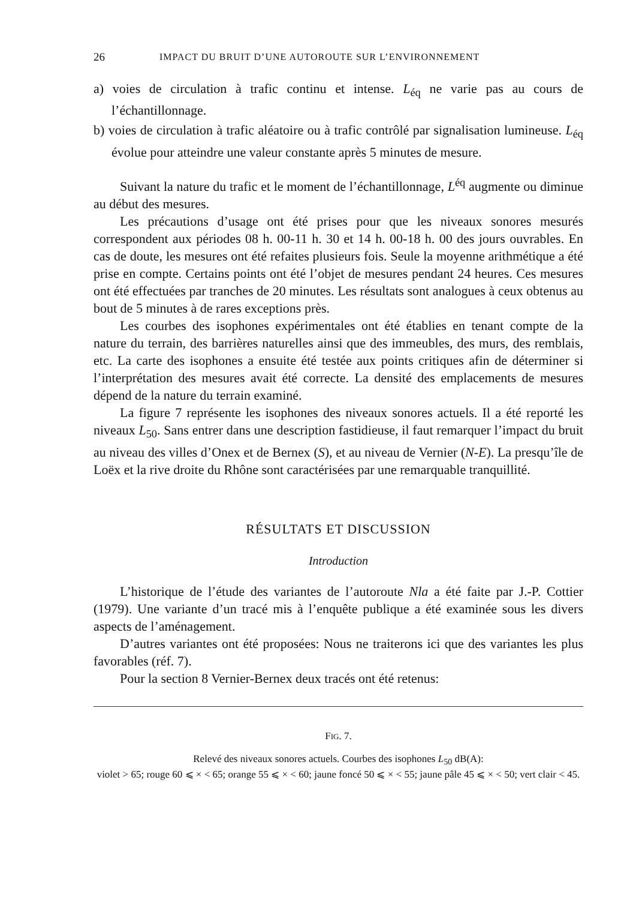26 IMPACT DU BRUIT D’UNE AUTOROUTE SUR L’ENVIRONNEMENT
a) voies de circulation à trafic continu et intense. L<sub>éq</sub> ne varie pas au cours de l’échantillonnage.
b) voies de circulation à trafic aléatoire ou à trafic contrôlé par signalisation lumineuse. L<sub>éq</sub> évolue pour atteindre une valeur constante après 5 minutes de mesure.
Suivant la nature du trafic et le moment de l’échantillonnage, L<sup>éq</sup> augmente ou diminue au début des mesures.
Les précautions d’usage ont été prises pour que les niveaux sonores mesurés correspondent aux périodes 08 h. 00-11 h. 30 et 14 h. 00-18 h. 00 des jours ouvrables. En cas de doute, les mesures ont été refaites plusieurs fois. Seule la moyenne arithmétique a été prise en compte. Certains points ont été l’objet de mesures pendant 24 heures. Ces mesures ont été effectuées par tranches de 20 minutes. Les résultats sont analogues à ceux obtenus au bout de 5 minutes à de rares exceptions près.
Les courbes des isophones expérimentales ont été établies en tenant compte de la nature du terrain, des barrières naturelles ainsi que des immeubles, des murs, des remblais, etc. La carte des isophones a ensuite été testée aux points critiques afin de déterminer si l’interprétation des mesures avait été correcte. La densité des emplacements de mesures dépend de la nature du terrain examiné.
La figure 7 représente les isophones des niveaux sonores actuels. Il a été reporté les niveaux L<sub>50</sub>. Sans entrer dans une description fastidieuse, il faut remarquer l’impact du bruit au niveau des villes d’Onex et de Bernex (S), et au niveau de Vernier (N-E). La presqu’île de Loëx et la rive droite du Rhône sont caractérisées par une remarquable tranquillité.
RÉSULTATS ET DISCUSSION
Introduction
L’historique de l’étude des variantes de l’autoroute Nla a été faite par J.-P. Cottier (1979). Une variante d’un tracé mis à l’enquête publique a été examinée sous les divers aspects de l’aménagement.
D’autres variantes ont été proposées: Nous ne traiterons ici que des variantes les plus favorables (réf. 7).
Pour la section 8 Vernier-Bernex deux tracés ont été retenus:
FIG. 7.
Relevé des niveaux sonores actuels. Courbes des isophones L<sub>50</sub> dB(A):
violet > 65; rouge 60 ⩽ × < 65; orange 55 ⩽ × < 60; jaune foncé 50 ⩽ × < 55; jaune pâle 45 ⩽ × < 50; vert clair < 45.